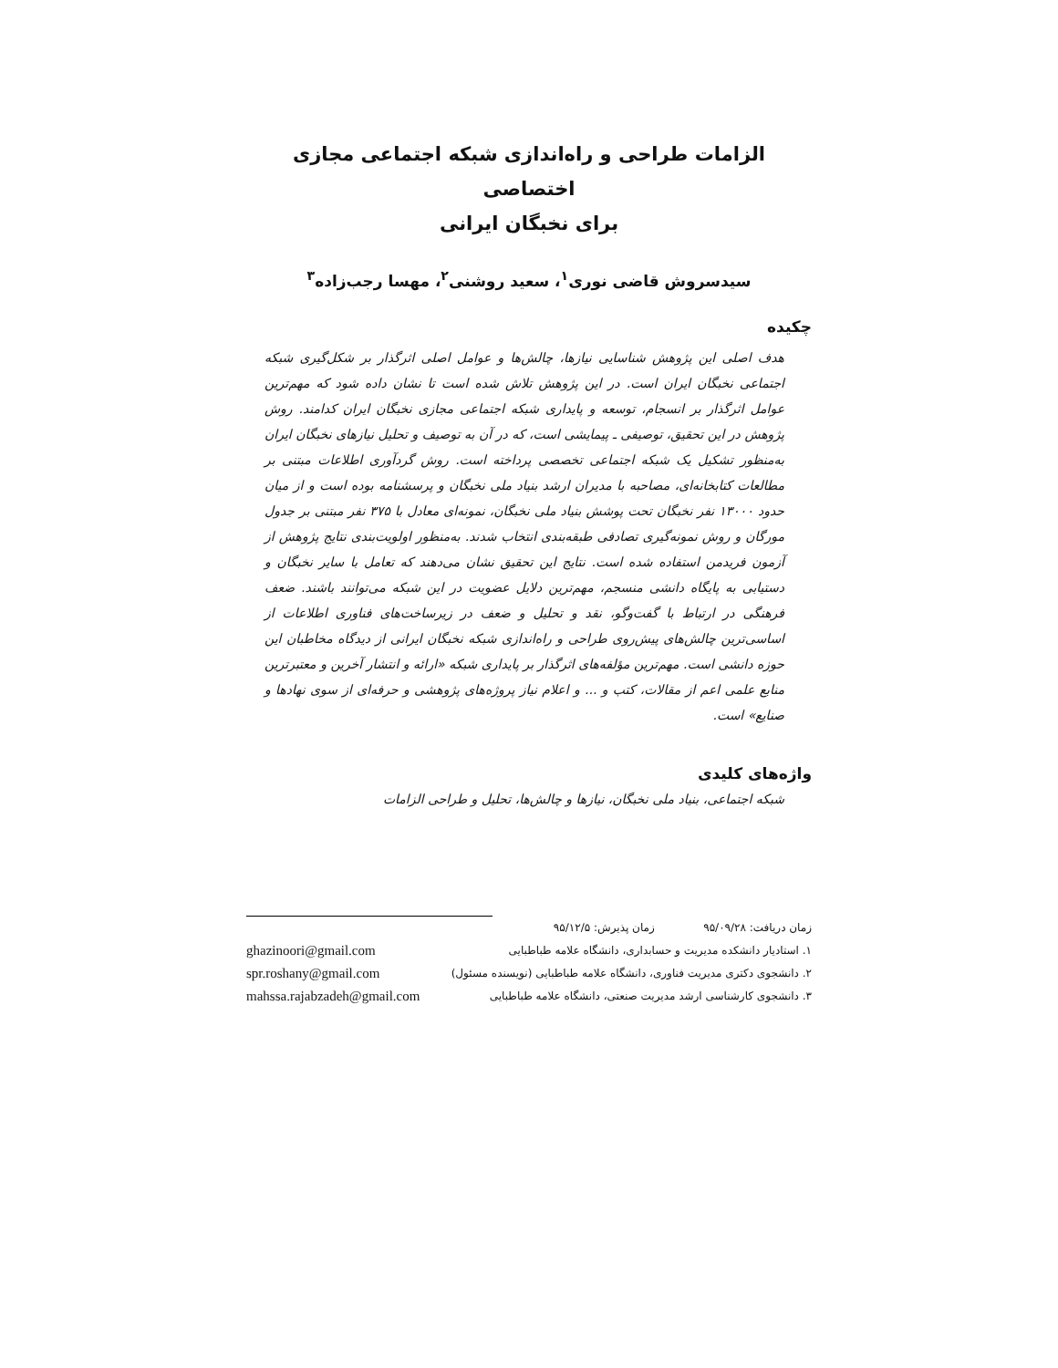الزامات طراحی و راه‌اندازی شبکه اجتماعی مجازی اختصاصی
برای نخبگان ایرانی
سیدسروش قاضی نوری<sup>۱</sup>، سعید روشنی<sup>۲</sup>، مهسا رجب‌زاده<sup>۳</sup>
چکیده
هدف اصلی این پژوهش شناسایی نیازها، چالش‌ها و عوامل اصلی اثرگذار بر شکل‌گیری شبکه اجتماعی نخبگان ایران است. در این پژوهش تلاش شده است تا نشان داده شود که مهم‌ترین عوامل اثرگذار بر انسجام، توسعه و پایداری شبکه اجتماعی مجازی نخبگان ایران کدامند. روش پژوهش در این تحقیق، توصیفی ـ پیمایشی است، که در آن به توصیف و تحلیل نیازهای نخبگان ایران به‌منظور تشکیل یک شبکه اجتماعی تخصصی پرداخته است. روش گردآوری اطلاعات مبتنی بر مطالعات کتابخانه‌ای، مصاحبه با مدیران ارشد بنیاد ملی نخبگان و پرسشنامه بوده است و از میان حدود ۱۳۰۰۰ نفر نخبگان تحت پوشش بنیاد ملی نخبگان، نمونه‌ای معادل با ۳۷۵ نفر مبتنی بر جدول مورگان و روش نمونه‌گیری تصادفی طبقه‌بندی انتخاب شدند. به‌منظور اولویت‌بندی نتایج پژوهش از آزمون فریدمن استفاده شده است. نتایج این تحقیق نشان می‌دهند که تعامل با سایر نخبگان و دستیابی به پایگاه دانشی منسجم، مهم‌ترین دلایل عضویت در این شبکه می‌توانند باشند. ضعف فرهنگی در ارتباط با گفت‌وگو، نقد و تحلیل و ضعف در زیرساخت‌های فناوری اطلاعات از اساسی‌ترین چالش‌های پیش‌روی طراحی و راه‌اندازی شبکه نخبگان ایرانی از دیدگاه مخاطبان این حوزه دانشی است. مهم‌ترین مؤلفه‌های اثرگذار بر پایداری شبکه «ارائه و انتشار آخرین و معتبرترین منابع علمی اعم از مقالات، کتب و ... و اعلام نیاز پروژه‌های پژوهشی و حرفه‌ای از سوی نهادها و صنایع» است.
واژه‌های کلیدی
شبکه اجتماعی، بنیاد ملی نخبگان، نیازها و چالش‌ها، تحلیل و طراحی الزامات
زمان دریافت: ۹۵/۰۹/۲۸ زمان پذیرش: ۹۵/۱۲/۵
۱. استادیار دانشکده مدیریت و حسابداری، دانشگاه علامه طباطبایی
۲. دانشجوی دکتری مدیریت فناوری، دانشگاه علامه طباطبایی (نویسنده مسئول)
۳. دانشجوی کارشناسی ارشد مدیریت صنعتی، دانشگاه علامه طباطبایی
ghazinoori@gmail.com
spr.roshany@gmail.com
mahssa.rajabzadeh@gmail.com